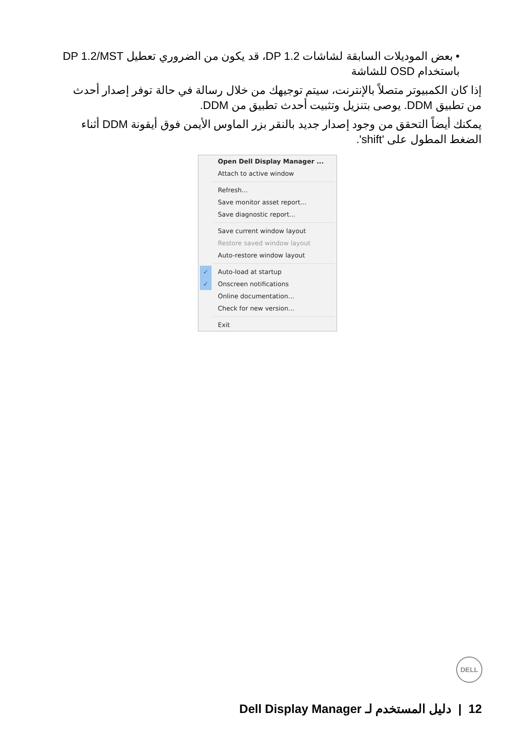• بعض الموديلات السابقة لشاشات DP 1.2، قد يكون من الضروري تعطيل DP 1.2/MST باستخدام OSD للشاشة
إذا كان الكمبيوتر متصلاً بالإنترنت، سيتم توجيهك من خلال رسالة في حالة توفر إصدار أحدث من تطبيق DDM. يوصى بتنزيل وتثبيت أحدث تطبيق من DDM.
يمكنك أيضاً التحقق من وجود إصدار جديد بالنقر بزر الماوس الأيمن فوق أيقونة DDM أثناء الضغط المطول على 'shift'.
Open Dell Display Manager ...
Attach to active window
Refresh...
Save monitor asset report...
Save diagnostic report...
Save current window layout
Restore saved window layout
Auto-restore window layout
✓ Auto-load at startup
✓ Onscreen notifications
Online documentation...
Check for new version...
Exit
DELL
12 | دليل المستخدم لـ Dell Display Manager